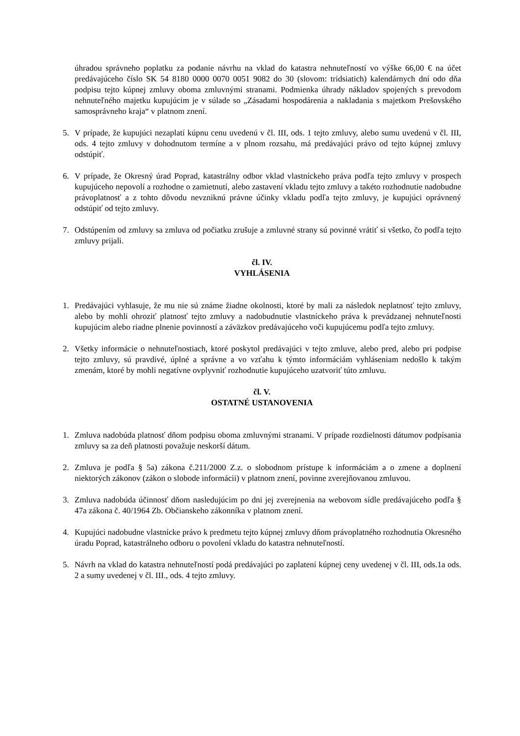úhradou správneho poplatku za podanie návrhu na vklad do katastra nehnuteľností vo výške 66,00 € na účet predávajúceho číslo SK 54 8180 0000 0070 0051 9082 do 30 (slovom: tridsiatich) kalendárnych dní odo dňa podpisu tejto kúpnej zmluvy oboma zmluvnými stranami. Podmienka úhrady nákladov spojených s prevodom nehnuteľného majetku kupujúcim je v súlade so „Zásadami hospodárenia a nakladania s majetkom Prešovského samosprávneho kraja“ v platnom znení.
5. V prípade, že kupujúci nezaplatí kúpnu cenu uvedenú v čl. III, ods. 1 tejto zmluvy, alebo sumu uvedenú v čl. III, ods. 4 tejto zmluvy v dohodnutom termíne a v plnom rozsahu, má predávajúci právo od tejto kúpnej zmluvy odstúpiť.
6. V prípade, že Okresný úrad Poprad, katastrálny odbor vklad vlastníckeho práva podľa tejto zmluvy v prospech kupujúceho nepovolí a rozhodne o zamietnutí, alebo zastavení vkladu tejto zmluvy a takéto rozhodnutie nadobudne právoplatnosť a z tohto dôvodu nevzniknú právne účinky vkladu podľa tejto zmluvy, je kupujúci oprávnený odstúpiť od tejto zmluvy.
7. Odstúpením od zmluvy sa zmluva od počiatku zrušuje a zmluvné strany sú povinné vrátiť si všetko, čo podľa tejto zmluvy prijali.
čl. IV.
VYHLÁSENIA
1. Predávajúci vyhlasuje, že mu nie sú známe žiadne okolnosti, ktoré by mali za následok neplatnosť tejto zmluvy, alebo by mohli ohroziť platnosť tejto zmluvy a nadobudnutie vlastníckeho práva k prevádzanej nehnuteľnosti kupujúcim alebo riadne plnenie povinností a záväzkov predávajúceho voči kupujúcemu podľa tejto zmluvy.
2. Všetky informácie o nehnuteľnostiach, ktoré poskytol predávajúci v tejto zmluve, alebo pred, alebo pri podpise tejto zmluvy, sú pravdivé, úplné a správne a vo vzťahu k týmto informáciám vyhláseniam nedošlo k takým zmenám, ktoré by mohli negatívne ovplyvniť rozhodnutie kupujúceho uzatvoriť túto zmluvu.
čl. V.
OSTATNÉ USTANOVENIA
1. Zmluva nadobúda platnosť dňom podpisu oboma zmluvnými stranami. V prípade rozdielnosti dátumov podpísania zmluvy sa za deň platnosti považuje neskorší dátum.
2. Zmluva je podľa § 5a) zákona č.211/2000 Z.z. o slobodnom prístupe k informáciám a o zmene a doplnení niektorých zákonov (zákon o slobode informácii) v platnom znení, povinne zverejňovanou zmluvou.
3. Zmluva nadobúda účinnosť dňom nasledujúcim po dni jej zverejnenia na webovom sídle predávajúceho podľa § 47a zákona č. 40/1964 Zb. Občianskeho zákonníka v platnom znení.
4. Kupujúci nadobudne vlastnícke právo k predmetu tejto kúpnej zmluvy dňom právoplatného rozhodnutia Okresného úradu Poprad, katastrálneho odboru o povolení vkladu do katastra nehnuteľností.
5. Návrh na vklad do katastra nehnuteľností podá predávajúci po zaplatení kúpnej ceny uvedenej v čl. III, ods.1a ods. 2 a sumy uvedenej v čl. III., ods. 4 tejto zmluvy.